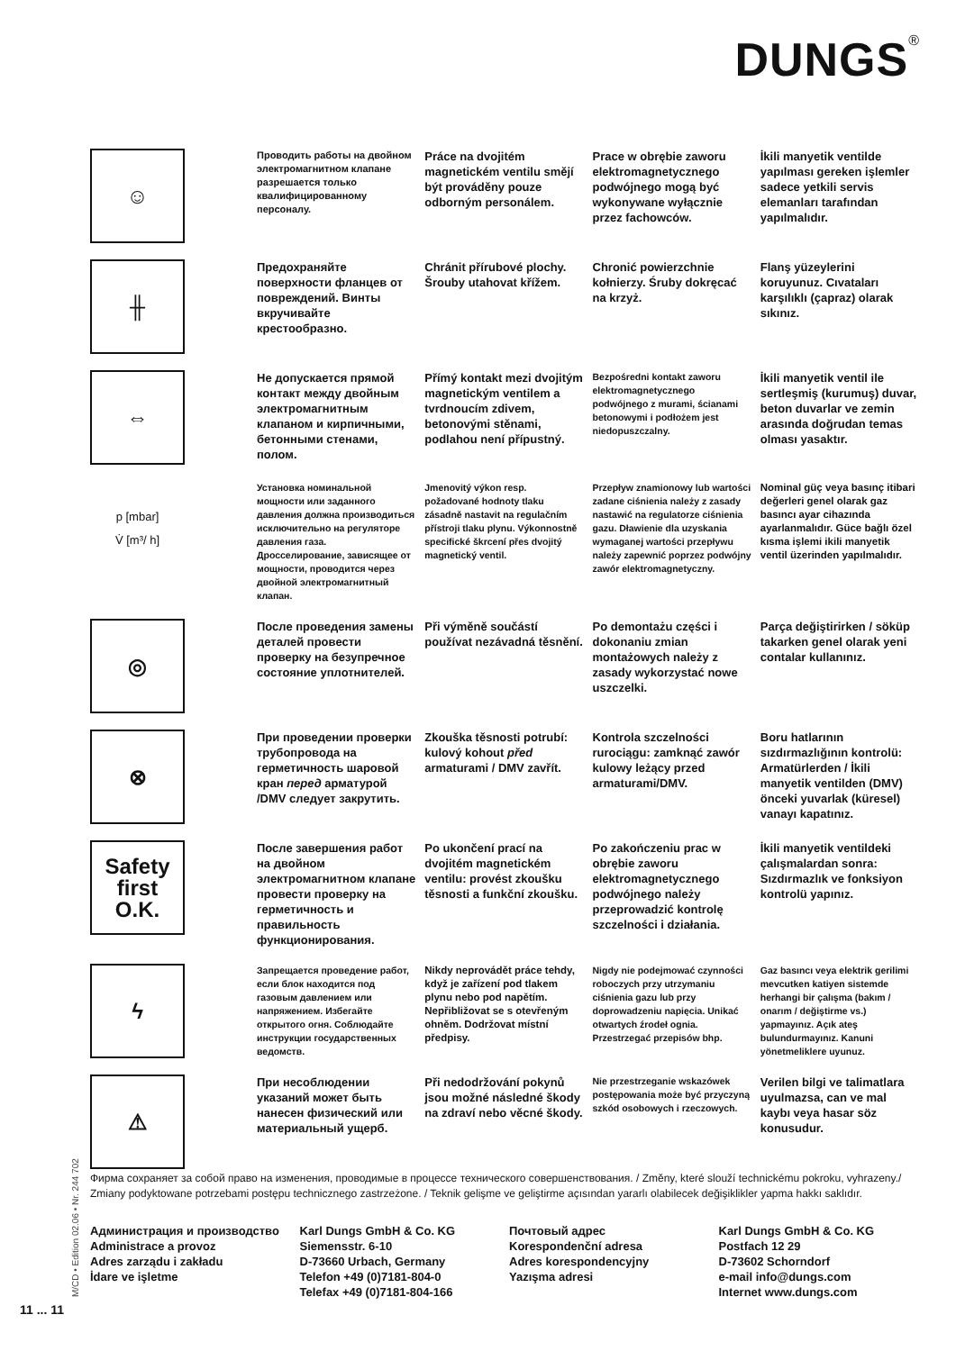DUNGS<sup>®</sup>
☺
Проводить работы на двойном электромагнитном клапане разрешается только квалифицированному персоналу.
Práce na dvojitém magnetickém ventilu smějí být prováděny pouze odborným personálem.
Prace w obrębie zaworu elektromagnetycznego podwójnego mogą być wykonywane wyłącznie przez fachowców.
İkili manyetik ventilde yapılması gereken işlemler sadece yetkili servis elemanları tarafından yapılmalıdır.
╫
Предохраняйте поверхности фланцев от повреждений. Винты вкручивайте крестообразно.
Chránit přírubové plochy. Šrouby utahovat křížem.
Chronić powierzchnie kołnierzy. Śruby dokręcać na krzyż.
Flanş yüzeylerini koruyunuz. Cıvataları karşılıklı (çapraz) olarak sıkınız.
⇔
Не допускается прямой контакт между двойным электромагнитным клапаном и кирпичными, бетонными стенами, полом.
Přímý kontakt mezi dvojitým magnetickým ventilem a tvrdnoucím zdivem, betonovými stěnami, podlahou není přípustný.
Bezpośredni kontakt zaworu elektromagnetycznego podwójnego z murami, ścianami betonowymi i podłożem jest niedopuszczalny.
İkili manyetik ventil ile sertleşmiş (kurumuş) duvar, beton duvarlar ve zemin arasında doğrudan temas olması yasaktır.
p [mbar]
V̇ [m³/ h]
Установка номинальной мощности или заданного давления должна производиться исключительно на регуляторе давления газа. Дросселирование, зависящее от мощности, проводится через двойной электромагнитный клапан.
Jmenovitý výkon resp. požadované hodnoty tlaku zásadně nastavit na regulačním přístroji tlaku plynu. Výkonnostně specifické škrcení přes dvojitý magnetický ventil.
Przepływ znamionowy lub wartości zadane ciśnienia należy z zasady nastawić na regulatorze ciśnienia gazu. Dławienie dla uzyskania wymaganej wartości przepływu należy zapewnić poprzez podwójny zawór elektromagnetyczny.
Nominal güç veya basınç itibari değerleri genel olarak gaz basıncı ayar cihazında ayarlanmalıdır. Güce bağlı özel kısma işlemi ikili manyetik ventil üzerinden yapılmalıdır.
◎
После проведения замены деталей провести проверку на безупречное состояние уплотнителей.
Při výměně součástí používat nezávadná těsnění.
Po demontażu części i dokonaniu zmian montażowych należy z zasady wykorzystać nowe uszczelki.
Parça değiştirirken / söküp takarken genel olarak yeni contalar kullanınız.
⊗
При проведении проверки трубопровода на герметичность шаровой кран перед арматурой /DMV следует закрутить.
Zkouška těsnosti potrubí: kulový kohout před armaturami / DMV zavřít.
Kontrola szczelności rurociągu: zamknąć zawór kulowy leżący przed armaturami/DMV.
Boru hatlarının sızdırmazlığının kontrolü: Armatürlerden / İkili manyetik ventilden (DMV) önceki yuvarlak (küresel) vanayı kapatınız.
Safety
first
O.K.
После завершения работ на двойном электромагнитном клапане провести проверку на герметичность и правильность функционирования.
Po ukončení prací na dvojitém magnetickém ventilu: provést zkoušku těsnosti a funkční zkoušku.
Po zakończeniu prac w obrębie zaworu elektromagnetycznego podwójnego należy przeprowadzić kontrolę szczelności i działania.
İkili manyetik ventildeki çalışmalardan sonra: Sızdırmazlık ve fonksiyon kontrolü yapınız.
ϟ
Запрещается проведение работ, если блок находится под газовым давлением или напряжением. Избегайте открытого огня. Соблюдайте инструкции государственных ведомств.
Nikdy neprovádět práce tehdy, když je zařízení pod tlakem plynu nebo pod napětím. Nepřibližovat se s otevřeným ohněm. Dodržovat místní předpisy.
Nigdy nie podejmować czynności roboczych przy utrzymaniu ciśnienia gazu lub przy doprowadzeniu napięcia. Unikać otwartych źrodeł ognia. Przestrzegać przepisów bhp.
Gaz basıncı veya elektrik gerilimi mevcutken katiyen sistemde herhangi bir çalışma (bakım / onarım / değiştirme vs.) yapmayınız. Açık ateş bulundurmayınız. Kanuni yönetmeliklere uyunuz.
⚠
При несоблюдении указаний может быть нанесен физический или материальный ущерб.
Při nedodržování pokynů jsou možné následné škody na zdraví nebo věcné škody.
Nie przestrzeganie wskazówek postępowania może być przyczyną szkód osobowych i rzeczowych.
Verilen bilgi ve talimatlara uyulmazsa, can ve mal kaybı veya hasar söz konusudur.
Фирма сохраняет за собой право на изменения, проводимые в процессе технического совершенствования. / Změny, které slouží technickému pokroku, vyhrazeny./ Zmiany podyktowane potrzebami postępu technicznego zastrzeżone. / Teknik gelişme ve geliştirme açısından yararlı olabilecek değişiklikler yapma hakkı saklıdır.
Администрация и производство
Administrace a provoz
Adres zarządu i zakładu
İdare ve işletme
Karl Dungs GmbH & Co. KG
Siemensstr. 6-10
D-73660 Urbach, Germany
Telefon +49 (0)7181-804-0
Telefax +49 (0)7181-804-166
Почтовый адрес
Korespondenční adresa
Adres korespondencyjny
Yazışma adresi
Karl Dungs GmbH & Co. KG
Postfach 12 29
D-73602 Schorndorf
e-mail info@dungs.com
Internet www.dungs.com
M/CD • Edition 02.06 • Nr. 244 702
11 ... 11